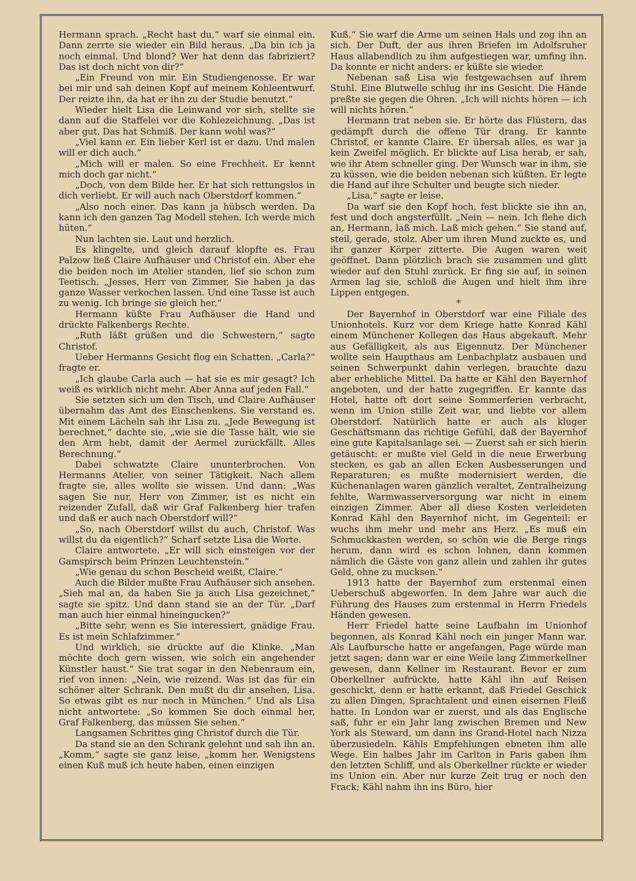Hermann sprach. „Recht hast du,“ warf sie einmal ein. Dann zerrte sie wieder ein Bild heraus. „Da bin ich ja noch einmal. Und blond? Wer hat denn das fabriziert? Das ist doch nicht von dir?“
„Ein Freund von mir. Ein Studiengenosse. Er war bei mir und sah deinen Kopf auf meinem Kohleentwurf. Der reizte ihn, da hat er ihn zu der Studie benutzt.“
Wieder hielt Lisa die Leinwand vor sich, stellte sie dann auf die Staffelei vor die Kohlezeichnung. „Das ist aber gut. Das hat Schmiß. Der kann wohl was?“
„Viel kann er. Ein lieber Kerl ist er dazu. Und malen will er dich auch.“
„Mich will er malen. So eine Frechheit. Er kennt mich doch gar nicht.“
„Doch, von dem Bilde her. Er hat sich rettungslos in dich verliebt. Er will auch nach Oberstdorf kommen.“
„Also noch einer. Das kann ja hübsch werden. Da kann ich den ganzen Tag Modell stehen. Ich werde mich hüten.“
Nun lachten sie. Laut und herzlich.
Es klingelte, und gleich darauf klopfte es. Frau Palzow ließ Claire Aufhäuser und Christof ein. Aber ehe die beiden noch im Atelier standen, lief sie schon zum Teetisch. „Jesses, Herr von Zimmer, Sie haben ja das ganze Wasser verkochen lassen. Und eine Tasse ist auch zu wenig. Ich bringe sie gleich her.“
Hermann küßte Frau Aufhäuser die Hand und drückte Falkenbergs Rechte.
„Ruth läßt grüßen und die Schwestern,“ sagte Christof.
Ueber Hermanns Gesicht flog ein Schatten. „Carla?“ fragte er.
„Ich glaube Carla auch — hat sie es mir gesagt? Ich weiß es wirklich nicht mehr. Aber Anna auf jeden Fall.“
Sie setzten sich um den Tisch, und Claire Aufhäuser übernahm das Amt des Einschenkens. Sie verstand es. Mit einem Lächeln sah ihr Lisa zu. „Jede Bewegung ist berechnet,“ dachte sie, „wie sie die Tasse hält, wie sie den Arm hebt, damit der Aermel zurückfällt. Alles Berechnung.“
Dabei schwatzte Claire ununterbrochen. Von Hermanns Atelier, von seiner Tätigkeit. Nach allem fragte sie, alles wollte sie wissen. Und dann: „Was sagen Sie nur, Herr von Zimmer, ist es nicht ein reizender Zufall, daß wir Graf Falkenberg hier trafen und daß er auch nach Oberstdorf will?“
„So, nach Oberstdorf willst du auch, Christof. Was willst du da eigentlich?“ Scharf setzte Lisa die Worte.
Claire antwortete. „Er will sich einsteigen vor der Gamspirsch beim Prinzen Leuchtenstein.“
„Wie genau du schon Bescheid weißt, Claire.“
Auch die Bilder mußte Frau Aufhäuser sich ansehen. „Sieh mal an, da haben Sie ja auch Lisa gezeichnet,“ sagte sie spitz. Und dann stand sie an der Tür. „Darf man auch hier einmal hineingucken?“
„Bitte sehr, wenn es Sie interessiert, gnädige Frau. Es ist mein Schlafzimmer.“
Und wirklich, sie drückte auf die Klinke. „Man möchte doch gern wissen, wie solch ein angehender Künstler haust.“ Sie trat sogar in den Nebenraum ein, rief von innen: „Nein, wie reizend. Was ist das für ein schöner alter Schrank. Den mußt du dir ansehen, Lisa. So etwas gibt es nur noch in München.“ Und als Lisa nicht antwortete: „So kommen Sie doch einmal her, Graf Falkenberg, das müssen Sie sehen.“
Langsamen Schrittes ging Christof durch die Tür.
Da stand sie an den Schrank gelehnt und sah ihn an. „Komm,“ sagte sie ganz leise, „komm her. Wenigstens einen Kuß muß ich heute haben, einen einzigen
Kuß.“ Sie warf die Arme um seinen Hals und zog ihn an sich. Der Duft, der aus ihren Briefen im Adolfsruher Haus allabendlich zu ihm aufgestiegen war, umfing ihn. Da konnte er nicht anders: er küßte sie wieder.
Nebenan saß Lisa wie festgewachsen auf ihrem Stuhl. Eine Blutwelle schlug ihr ins Gesicht. Die Hände preßte sie gegen die Ohren. „Ich will nichts hören — ich will nichts hören.“
Hermann trat neben sie. Er hörte das Flüstern, das gedämpft durch die offene Tür drang. Er kannte Christof, er kannte Claire. Er übersah alles, es war ja kein Zweifel möglich. Er blickte auf Lisa herab, er sah, wie ihr Atem schneller ging. Der Wunsch war in ihm, sie zu küssen, wie die beiden nebenan sich küßten. Er legte die Hand auf ihre Schulter und beugte sich nieder.
„Lisa,“ sagte er leise.
Da warf sie den Kopf hoch, fest blickte sie ihn an, fest und doch angsterfüllt. „Nein — nein. Ich flehe dich an, Hermann, laß mich. Laß mich gehen.“ Sie stand auf, steil, gerade, stolz. Aber um ihren Mund zuckte es, und ihr ganzer Körper zitterte. Die Augen waren weit geöffnet. Dann plötzlich brach sie zusammen und glitt wieder auf den Stuhl zurück. Er fing sie auf, in seinen Armen lag sie, schloß die Augen und hielt ihm ihre Lippen entgegen.
*
Der Bayernhof in Oberstdorf war eine Filiale des Unionhotels. Kurz vor dem Kriege hatte Konrad Kähl einem Münchener Kollegen das Haus abgekauft. Mehr aus Gefälligkeit, als aus Eigennutz. Der Münchener wollte sein Haupthaus am Lenbachplatz ausbauen und seinen Schwerpunkt dahin verlegen, brauchte dazu aber erhebliche Mittel. Da hatte er Kähl den Bayernhof angeboten, und der hatte zugegriffen. Er kannte das Hotel, hatte oft dort seine Sommerferien verbracht, wenn im Union stille Zeit war, und liebte vor allem Oberstdorf. Natürlich hatte er auch als kluger Geschäftsmann das richtige Gefühl, daß der Bayernhof eine gute Kapitalsanlage sei. — Zuerst sah er sich hierin getäuscht: er mußte viel Geld in die neue Erwerbung stecken, es gab an allen Ecken Ausbesserungen und Reparaturen; es mußte modernisiert werden, die Küchenanlagen waren gänzlich veraltet, Zentralheizung fehlte, Warmwasserversorgung war nicht in einem einzigen Zimmer. Aber all diese Kosten verleideten Konrad Kähl den Bayernhof nicht, im Gegenteil: er wuchs ihm mehr und mehr ans Herz. „Es muß ein Schmuckkasten werden, so schön wie die Berge rings herum, dann wird es schon lohnen, dann kommen nämlich die Gäste von ganz allein und zahlen ihr gutes Geld, ohne zu mucksen.“
1913 hatte der Bayernhof zum erstenmal einen Ueberschuß abgeworfen. In dem Jahre war auch die Führung des Hauses zum erstenmal in Herrn Friedels Händen gewesen.
Herr Friedel hatte seine Laufbahn im Unionhof begonnen, als Konrad Kähl noch ein junger Mann war. Als Laufbursche hatte er angefangen, Page würde man jetzt sagen; dann war er eine Weile lang Zimmerkellner gewesen, dann Kellner im Restaurant. Bevor er zum Oberkellner aufrückte, hatte Kähl ihn auf Reisen geschickt, denn er hatte erkannt, daß Friedel Geschick zu allen Dingen, Sprachtalent und einen eisernen Fleiß hatte. In London war er zuerst, und als das Englische saß, fuhr er ein Jahr lang zwischen Bremen und New York als Steward, um dann ins Grand-Hotel nach Nizza überzusiedeln. Kähls Empfehlungen ebneten ihm alle Wege. Ein halbes Jahr im Carlton in Paris gaben ihm den letzten Schliff, und als Oberkellner rückte er wieder ins Union ein. Aber nur kurze Zeit trug er noch den Frack; Kähl nahm ihn ins Büro, hier